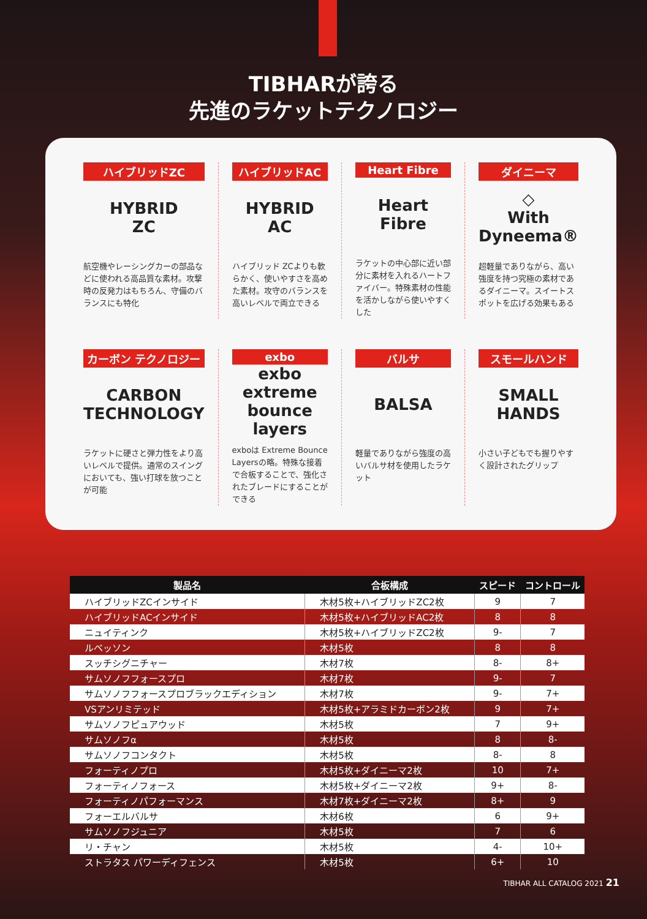TIBHARが誇る
先進のラケットテクノロジー
ハイブリッドZC
HYBRID
ZC
航空機やレーシングカーの部品などに使われる高品質な素材。攻撃時の反発力はもちろん、守備のバランスにも特化
ハイブリッドAC
HYBRID
AC
ハイブリッド ZCよりも軟らかく、使いやすさを高めた素材。攻守のバランスを高いレベルで両立できる
Heart Fibre
Heart
Fibre
ラケットの中心部に近い部分に素材を入れるハートファイバー。特殊素材の性能を活かしながら使いやすくした
ダイニーマ
◇
With Dyneema®
超軽量でありながら、高い強度を持つ究極の素材であるダイニーマ。スイートスポットを広げる効果もある
カーボン テクノロジー
CARBON
TECHNOLOGY
ラケットに硬さと弾力性をより高いレベルで提供。通常のスイングにおいても、強い打球を放つことが可能
exbo
exbo
extreme bounce layers
exboは Extreme Bounce Layersの略。特殊な接着で合板することで、強化されたブレードにすることができる
バルサ
BALSA
軽量でありながら強度の高いバルサ材を使用したラケット
スモールハンド
SMALL
HANDS
小さい子どもでも握りやすく設計されたグリップ
| 製品名 | 合板構成 | スピード | コントロール |
| --- | --- | --- | --- |
| ハイブリッドZCインサイド | 木材5枚+ハイブリッドZC2枚 | 9 | 7 |
| ハイブリッドACインサイド | 木材5枚+ハイブリッドAC2枚 | 8 | 8 |
| ニュイティンク | 木材5枚+ハイブリッドZC2枚 | 9- | 7 |
| ルベッソン | 木材5枚 | 8 | 8 |
| スッチシグニチャー | 木材7枚 | 8- | 8+ |
| サムソノフフォースプロ | 木材7枚 | 9- | 7 |
| サムソノフフォースプロブラックエディション | 木材7枚 | 9- | 7+ |
| VSアンリミテッド | 木材5枚+アラミドカーボン2枚 | 9 | 7+ |
| サムソノフピュアウッド | 木材5枚 | 7 | 9+ |
| サムソノフα | 木材5枚 | 8 | 8- |
| サムソノフコンタクト | 木材5枚 | 8- | 8 |
| フォーティノプロ | 木材5枚+ダイニーマ2枚 | 10 | 7+ |
| フォーティノフォース | 木材5枚+ダイニーマ2枚 | 9+ | 8- |
| フォーティノパフォーマンス | 木材7枚+ダイニーマ2枚 | 8+ | 9 |
| フォーエルバルサ | 木材6枚 | 6 | 9+ |
| サムソノフジュニア | 木材5枚 | 7 | 6 |
| リ・チャン | 木材5枚 | 4- | 10+ |
| ストラタス パワーディフェンス | 木材5枚 | 6+ | 10 |
TIBHAR ALL CATALOG 2021 21